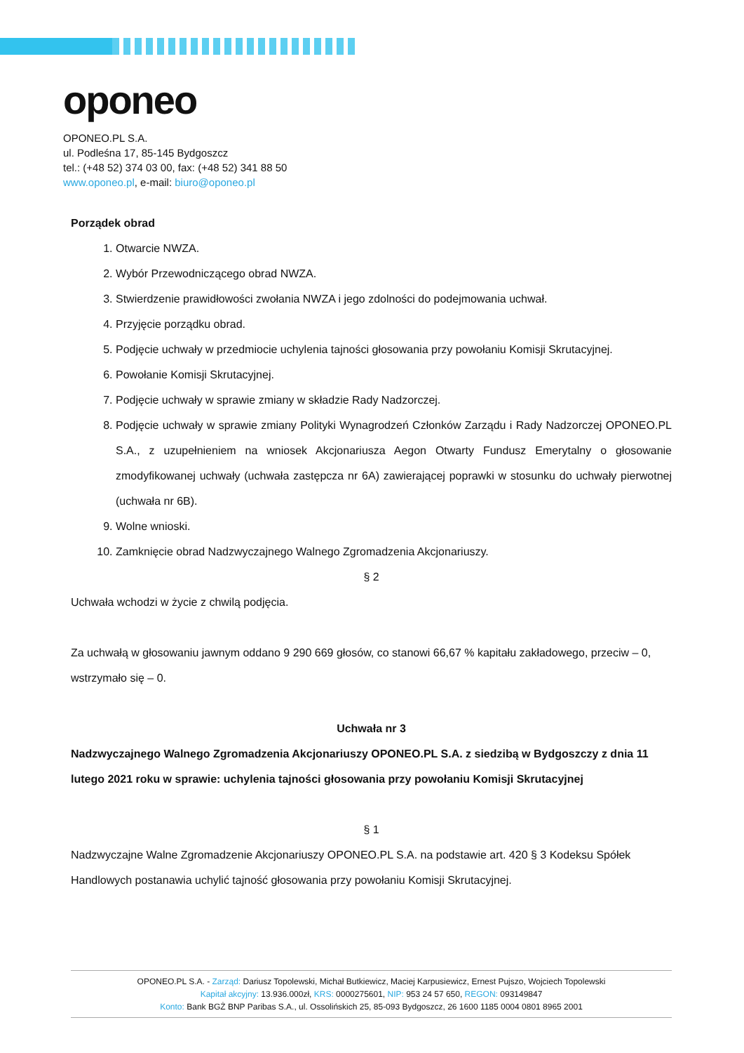oponeo
OPONEO.PL S.A.
ul. Podleśna 17, 85-145 Bydgoszcz
tel.: (+48 52) 374 03 00, fax: (+48 52) 341 88 50
www.oponeo.pl, e-mail: biuro@oponeo.pl
Porządek obrad
1. Otwarcie NWZA.
2. Wybór Przewodniczącego obrad NWZA.
3. Stwierdzenie prawidłowości zwołania NWZA i jego zdolności do podejmowania uchwał.
4. Przyjęcie porządku obrad.
5. Podjęcie uchwały w przedmiocie uchylenia tajności głosowania przy powołaniu Komisji Skrutacyjnej.
6. Powołanie Komisji Skrutacyjnej.
7. Podjęcie uchwały w sprawie zmiany w składzie Rady Nadzorczej.
8. Podjęcie uchwały w sprawie zmiany Polityki Wynagrodzeń Członków Zarządu i Rady Nadzorczej OPONEO.PL S.A., z uzupełnieniem na wniosek Akcjonariusza Aegon Otwarty Fundusz Emerytalny o głosowanie zmodyfikowanej uchwały (uchwała zastępcza nr 6A) zawierającej poprawki w stosunku do uchwały pierwotnej (uchwała nr 6B).
9. Wolne wnioski.
10. Zamknięcie obrad Nadzwyczajnego Walnego Zgromadzenia Akcjonariuszy.
§ 2
Uchwała wchodzi w życie z chwilą podjęcia.
Za uchwałą w głosowaniu jawnym oddano 9 290 669 głosów, co stanowi 66,67 % kapitału zakładowego, przeciw – 0, wstrzymało się – 0.
Uchwała nr 3
Nadzwyczajnego Walnego Zgromadzenia Akcjonariuszy OPONEO.PL S.A. z siedzibą w Bydgoszczy z dnia 11 lutego 2021 roku w sprawie: uchylenia tajności głosowania przy powołaniu Komisji Skrutacyjnej
§ 1
Nadzwyczajne Walne Zgromadzenie Akcjonariuszy OPONEO.PL S.A. na podstawie art. 420 § 3 Kodeksu Spółek Handlowych postanawia uchylić tajność głosowania przy powołaniu Komisji Skrutacyjnej.
OPONEO.PL S.A. - Zarząd: Dariusz Topolewski, Michał Butkiewicz, Maciej Karpusiewicz, Ernest Pujszo, Wojciech Topolewski
Kapitał akcyjny: 13.936.000zł, KRS: 0000275601, NIP: 953 24 57 650, REGON: 093149847
Konto: Bank BGŻ BNP Paribas S.A., ul. Ossolińskich 25, 85-093 Bydgoszcz, 26 1600 1185 0004 0801 8965 2001